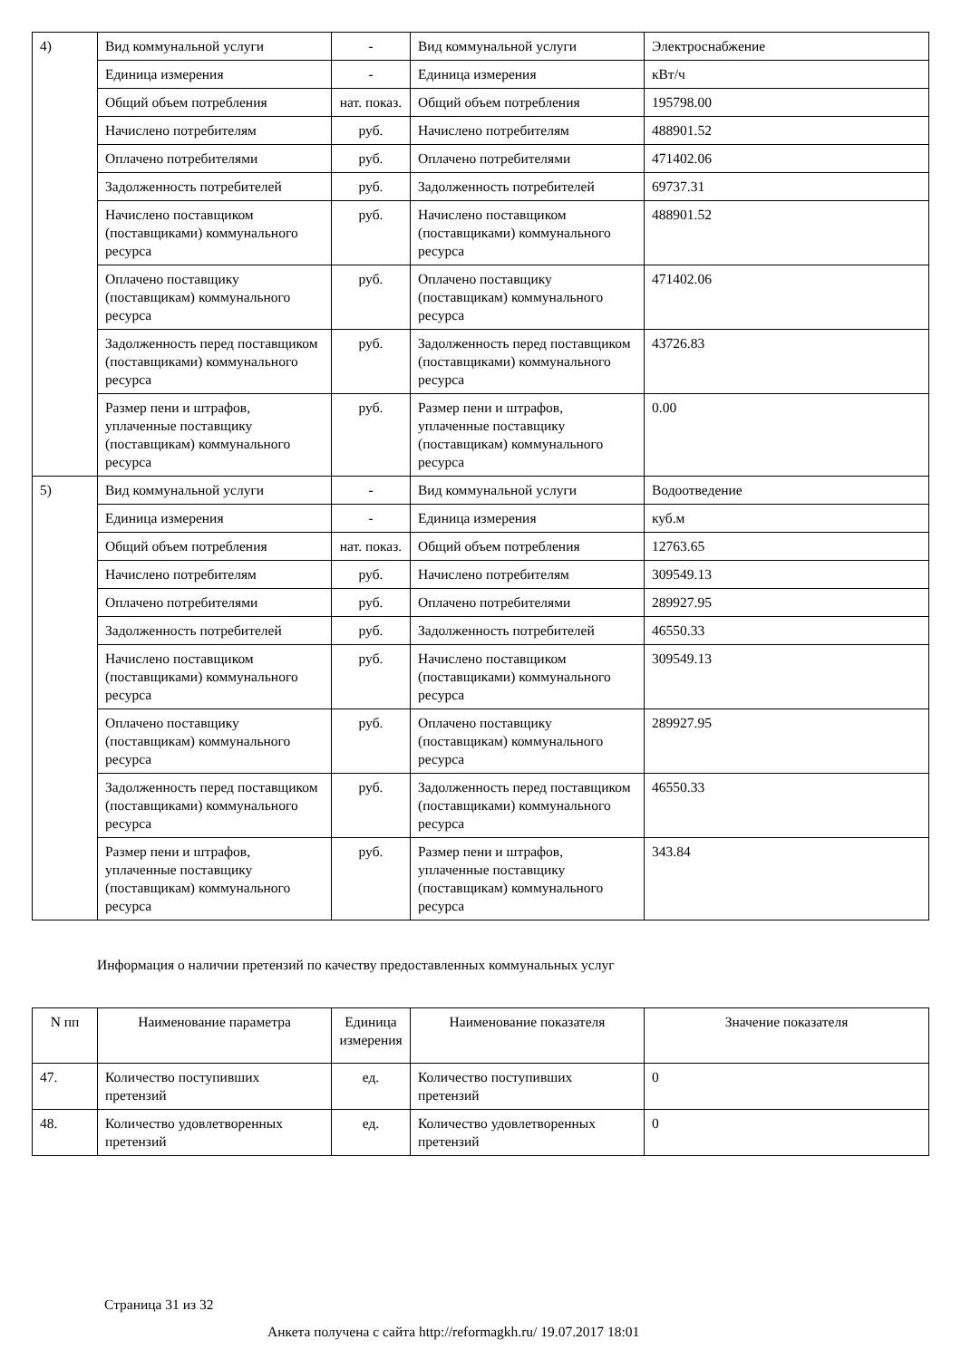| 4) | Вид коммунальной услуги | - | Вид коммунальной услуги | Электроснабжение |
| | Единица измерения | - | Единица измерения | кВт/ч |
| | Общий объем потребления | нат. показ. | Общий объем потребления | 195798.00 |
| | Начислено потребителям | руб. | Начислено потребителям | 488901.52 |
| | Оплачено потребителями | руб. | Оплачено потребителями | 471402.06 |
| | Задолженность потребителей | руб. | Задолженность потребителей | 69737.31 |
| | Начислено поставщиком (поставщиками) коммунального ресурса | руб. | Начислено поставщиком (поставщиками) коммунального ресурса | 488901.52 |
| | Оплачено поставщику (поставщикам) коммунального ресурса | руб. | Оплачено поставщику (поставщикам) коммунального ресурса | 471402.06 |
| | Задолженность перед поставщиком (поставщиками) коммунального ресурса | руб. | Задолженность перед поставщиком (поставщиками) коммунального ресурса | 43726.83 |
| | Размер пени и штрафов, уплаченные поставщику (поставщикам) коммунального ресурса | руб. | Размер пени и штрафов, уплаченные поставщику (поставщикам) коммунального ресурса | 0.00 |
| 5) | Вид коммунальной услуги | - | Вид коммунальной услуги | Водоотведение |
| | Единица измерения | - | Единица измерения | куб.м |
| | Общий объем потребления | нат. показ. | Общий объем потребления | 12763.65 |
| | Начислено потребителям | руб. | Начислено потребителям | 309549.13 |
| | Оплачено потребителями | руб. | Оплачено потребителями | 289927.95 |
| | Задолженность потребителей | руб. | Задолженность потребителей | 46550.33 |
| | Начислено поставщиком (поставщиками) коммунального ресурса | руб. | Начислено поставщиком (поставщиками) коммунального ресурса | 309549.13 |
| | Оплачено поставщику (поставщикам) коммунального ресурса | руб. | Оплачено поставщику (поставщикам) коммунального ресурса | 289927.95 |
| | Задолженность перед поставщиком (поставщиками) коммунального ресурса | руб. | Задолженность перед поставщиком (поставщиками) коммунального ресурса | 46550.33 |
| | Размер пени и штрафов, уплаченные поставщику (поставщикам) коммунального ресурса | руб. | Размер пени и штрафов, уплаченные поставщику (поставщикам) коммунального ресурса | 343.84 |
Информация о наличии претензий по качеству предоставленных коммунальных услуг
| N пп | Наименование параметра | Единица измерения | Наименование показателя | Значение показателя |
| --- | --- | --- | --- | --- |
| 47. | Количество поступивших претензий | ед. | Количество поступивших претензий | 0 |
| 48. | Количество удовлетворенных претензий | ед. | Количество удовлетворенных претензий | 0 |
Страница 31 из 32
Анкета получена с сайта http://reformagkh.ru/ 19.07.2017 18:01